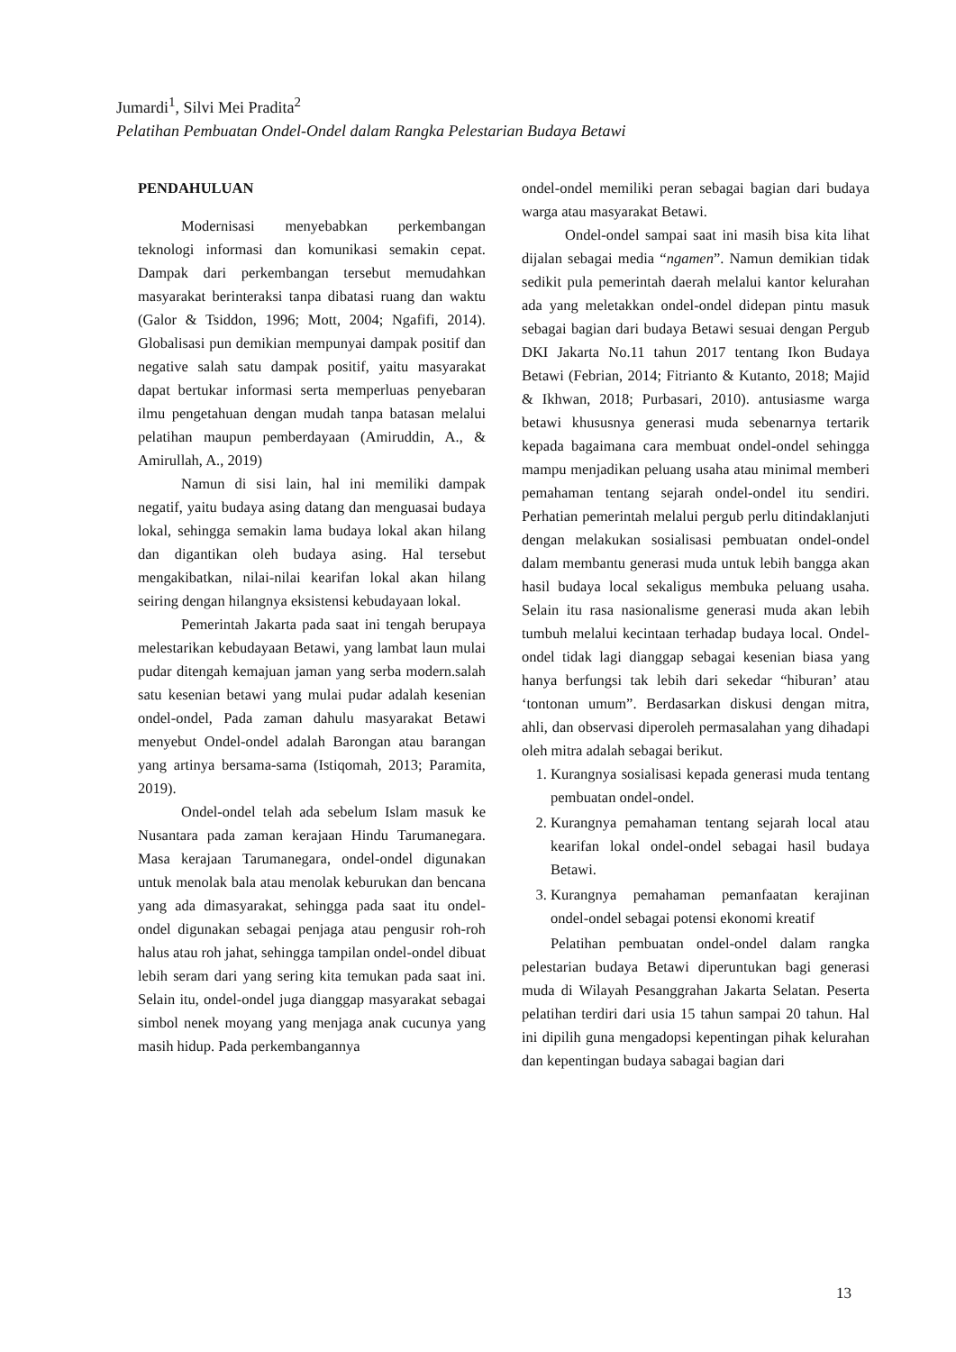Jumardi<sup>1</sup>, Silvi Mei Pradita<sup>2</sup>
Pelatihan Pembuatan Ondel-Ondel dalam Rangka Pelestarian Budaya Betawi
PENDAHULUAN
Modernisasi menyebabkan perkembangan teknologi informasi dan komunikasi semakin cepat. Dampak dari perkembangan tersebut memudahkan masyarakat berinteraksi tanpa dibatasi ruang dan waktu (Galor & Tsiddon, 1996; Mott, 2004; Ngafifi, 2014). Globalisasi pun demikian mempunyai dampak positif dan negative salah satu dampak positif, yaitu masyarakat dapat bertukar informasi serta memperluas penyebaran ilmu pengetahuan dengan mudah tanpa batasan melalui pelatihan maupun pemberdayaan (Amiruddin, A., & Amirullah, A., 2019)
Namun di sisi lain, hal ini memiliki dampak negatif, yaitu budaya asing datang dan menguasai budaya lokal, sehingga semakin lama budaya lokal akan hilang dan digantikan oleh budaya asing. Hal tersebut mengakibatkan, nilai-nilai kearifan lokal akan hilang seiring dengan hilangnya eksistensi kebudayaan lokal.
Pemerintah Jakarta pada saat ini tengah berupaya melestarikan kebudayaan Betawi, yang lambat laun mulai pudar ditengah kemajuan jaman yang serba modern.salah satu kesenian betawi yang mulai pudar adalah kesenian ondel-ondel, Pada zaman dahulu masyarakat Betawi menyebut Ondel-ondel adalah Barongan atau barangan yang artinya bersama-sama (Istiqomah, 2013; Paramita, 2019).
Ondel-ondel telah ada sebelum Islam masuk ke Nusantara pada zaman kerajaan Hindu Tarumanegara. Masa kerajaan Tarumanegara, ondel-ondel digunakan untuk menolak bala atau menolak keburukan dan bencana yang ada dimasyarakat, sehingga pada saat itu ondel-ondel digunakan sebagai penjaga atau pengusir roh-roh halus atau roh jahat, sehingga tampilan ondel-ondel dibuat lebih seram dari yang sering kita temukan pada saat ini. Selain itu, ondel-ondel juga dianggap masyarakat sebagai simbol nenek moyang yang menjaga anak cucunya yang masih hidup. Pada perkembangannya
ondel-ondel memiliki peran sebagai bagian dari budaya warga atau masyarakat Betawi.
Ondel-ondel sampai saat ini masih bisa kita lihat dijalan sebagai media “ngamen”. Namun demikian tidak sedikit pula pemerintah daerah melalui kantor kelurahan ada yang meletakkan ondel-ondel didepan pintu masuk sebagai bagian dari budaya Betawi sesuai dengan Pergub DKI Jakarta No.11 tahun 2017 tentang Ikon Budaya Betawi (Febrian, 2014; Fitrianto & Kutanto, 2018; Majid & Ikhwan, 2018; Purbasari, 2010). antusiasme warga betawi khususnya generasi muda sebenarnya tertarik kepada bagaimana cara membuat ondel-ondel sehingga mampu menjadikan peluang usaha atau minimal memberi pemahaman tentang sejarah ondel-ondel itu sendiri. Perhatian pemerintah melalui pergub perlu ditindaklanjuti dengan melakukan sosialisasi pembuatan ondel-ondel dalam membantu generasi muda untuk lebih bangga akan hasil budaya local sekaligus membuka peluang usaha. Selain itu rasa nasionalisme generasi muda akan lebih tumbuh melalui kecintaan terhadap budaya local. Ondel-ondel tidak lagi dianggap sebagai kesenian biasa yang hanya berfungsi tak lebih dari sekedar “hiburan’ atau ‘tontonan umum”. Berdasarkan diskusi dengan mitra, ahli, dan observasi diperoleh permasalahan yang dihadapi oleh mitra adalah sebagai berikut.
1. Kurangnya sosialisasi kepada generasi muda tentang pembuatan ondel-ondel.
2. Kurangnya pemahaman tentang sejarah local atau kearifan lokal ondel-ondel sebagai hasil budaya Betawi.
3. Kurangnya pemahaman pemanfaatan kerajinan ondel-ondel sebagai potensi ekonomi kreatif
Pelatihan pembuatan ondel-ondel dalam rangka pelestarian budaya Betawi diperuntukan bagi generasi muda di Wilayah Pesanggrahan Jakarta Selatan. Peserta pelatihan terdiri dari usia 15 tahun sampai 20 tahun. Hal ini dipilih guna mengadopsi kepentingan pihak kelurahan dan kepentingan budaya sabagai bagian dari
13